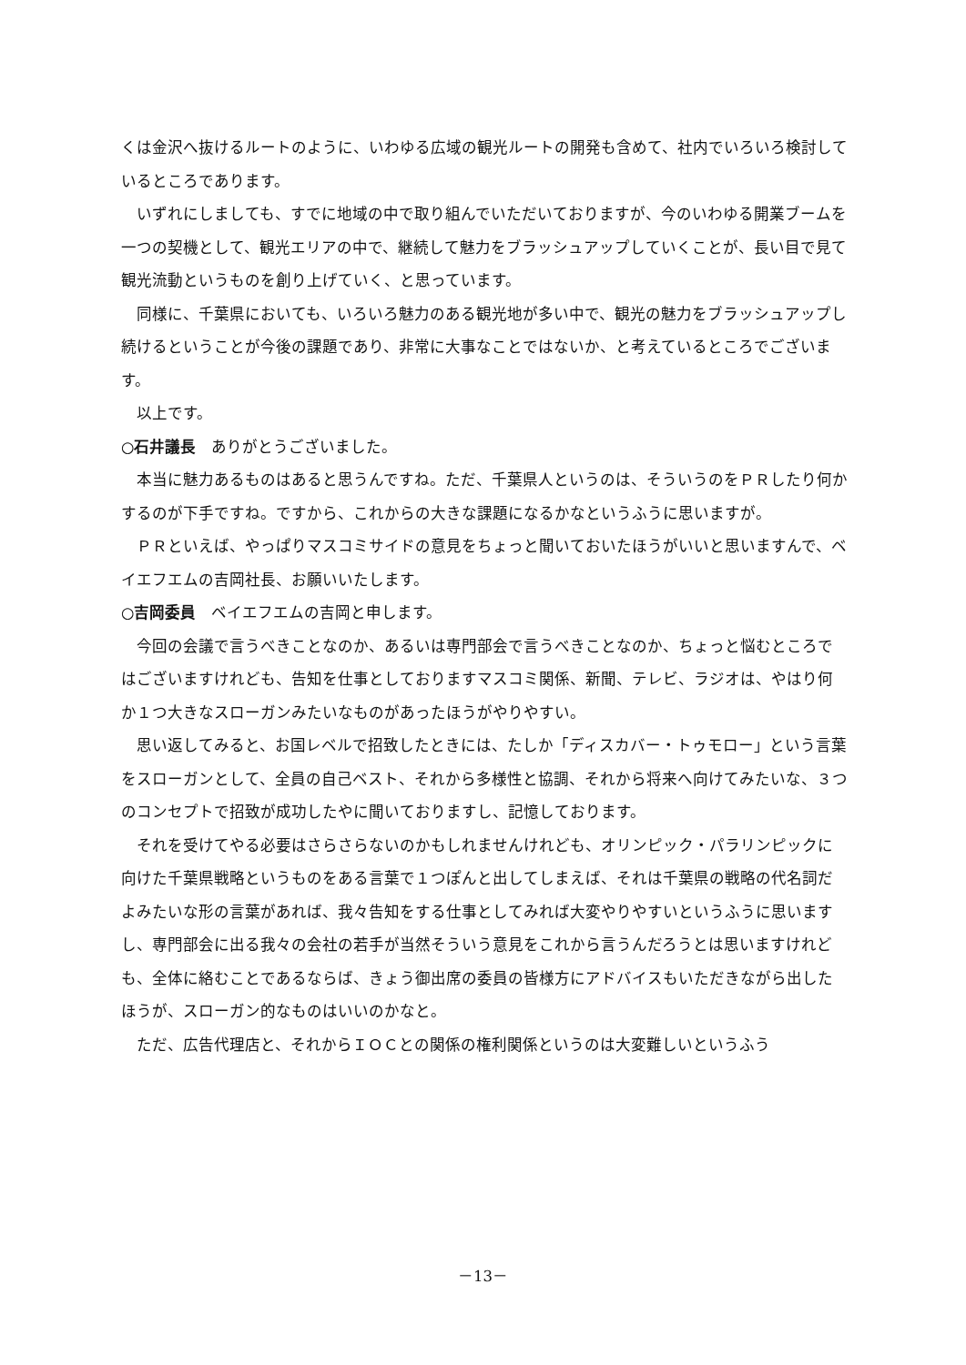くは金沢へ抜けるルートのように、いわゆる広域の観光ルートの開発も含めて、社内でいろいろ検討しているところであります。
いずれにしましても、すでに地域の中で取り組んでいただいておりますが、今のいわゆる開業ブームを一つの契機として、観光エリアの中で、継続して魅力をブラッシュアップしていくことが、長い目で見て観光流動というものを創り上げていく、と思っています。
同様に、千葉県においても、いろいろ魅力のある観光地が多い中で、観光の魅力をブラッシュアップし続けるということが今後の課題であり、非常に大事なことではないか、と考えているところでございます。
以上です。
○石井議長　ありがとうございました。
本当に魅力あるものはあると思うんですね。ただ、千葉県人というのは、そういうのをＰＲしたり何かするのが下手ですね。ですから、これからの大きな課題になるかなというふうに思いますが。
ＰＲといえば、やっぱりマスコミサイドの意見をちょっと聞いておいたほうがいいと思いますんで、ベイエフエムの吉岡社長、お願いいたします。
○吉岡委員　ベイエフエムの吉岡と申します。
今回の会議で言うべきことなのか、あるいは専門部会で言うべきことなのか、ちょっと悩むところではございますけれども、告知を仕事としておりますマスコミ関係、新聞、テレビ、ラジオは、やはり何か１つ大きなスローガンみたいなものがあったほうがやりやすい。
思い返してみると、お国レベルで招致したときには、たしか「ディスカバー・トゥモロー」という言葉をスローガンとして、全員の自己ベスト、それから多様性と協調、それから将来へ向けてみたいな、３つのコンセプトで招致が成功したやに聞いておりますし、記憶しております。
それを受けてやる必要はさらさらないのかもしれませんけれども、オリンピック・パラリンピックに向けた千葉県戦略というものをある言葉で１つぽんと出してしまえば、それは千葉県の戦略の代名詞だよみたいな形の言葉があれば、我々告知をする仕事としてみれば大変やりやすいというふうに思いますし、専門部会に出る我々の会社の若手が当然そういう意見をこれから言うんだろうとは思いますけれども、全体に絡むことであるならば、きょう御出席の委員の皆様方にアドバイスもいただきながら出したほうが、スローガン的なものはいいのかなと。
ただ、広告代理店と、それからＩＯＣとの関係の権利関係というのは大変難しいというふう
－13－